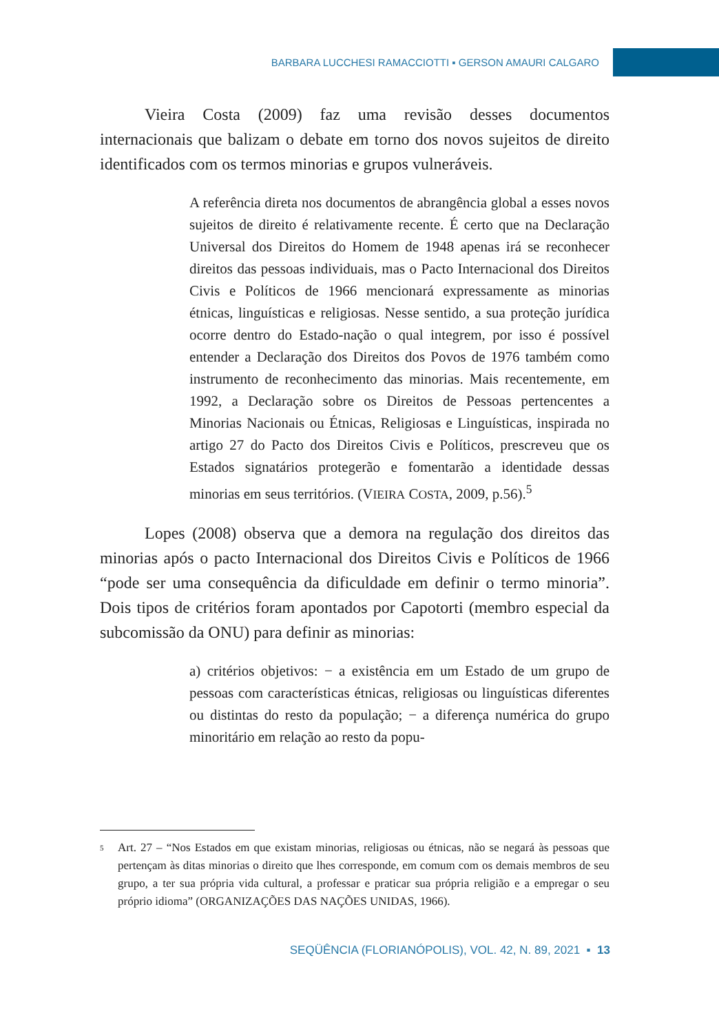BARBARA LUCCHESI RAMACCIOTTI ▪ GERSON AMAURI CALGARO
Vieira Costa (2009) faz uma revisão desses documentos internacionais que balizam o debate em torno dos novos sujeitos de direito identificados com os termos minorias e grupos vulneráveis.
A referência direta nos documentos de abrangência global a esses novos sujeitos de direito é relativamente recente. É certo que na Declaração Universal dos Direitos do Homem de 1948 apenas irá se reconhecer direitos das pessoas individuais, mas o Pacto Internacional dos Direitos Civis e Políticos de 1966 mencionará expressamente as minorias étnicas, linguísticas e religiosas. Nesse sentido, a sua proteção jurídica ocorre dentro do Estado-nação o qual integrem, por isso é possível entender a Declaração dos Direitos dos Povos de 1976 também como instrumento de reconhecimento das minorias. Mais recentemente, em 1992, a Declaração sobre os Direitos de Pessoas pertencentes a Minorias Nacionais ou Étnicas, Religiosas e Linguísticas, inspirada no artigo 27 do Pacto dos Direitos Civis e Políticos, prescreveu que os Estados signatários protegerão e fomentarão a identidade dessas minorias em seus territórios. (VIEIRA COSTA, 2009, p.56).<sup>5</sup>
Lopes (2008) observa que a demora na regulação dos direitos das minorias após o pacto Internacional dos Direitos Civis e Políticos de 1966 “pode ser uma consequência da dificuldade em definir o termo minoria”. Dois tipos de critérios foram apontados por Capotorti (membro especial da subcomissão da ONU) para definir as minorias:
a) critérios objetivos: − a existência em um Estado de um grupo de pessoas com características étnicas, religiosas ou linguísticas diferentes ou distintas do resto da população; − a diferença numérica do grupo minoritário em relação ao resto da popu-
<sup>5</sup>
Art. 27 – “Nos Estados em que existam minorias, religiosas ou étnicas, não se negará às pessoas que pertençam às ditas minorias o direito que lhes corresponde, em comum com os demais membros de seu grupo, a ter sua própria vida cultural, a professar e praticar sua própria religião e a empregar o seu próprio idioma” (ORGANIZAÇÕES DAS NAÇÕES UNIDAS, 1966).
SEQÜÊNCIA (FLORIANÓPOLIS), VOL. 42, N. 89, 2021 ▪ 13